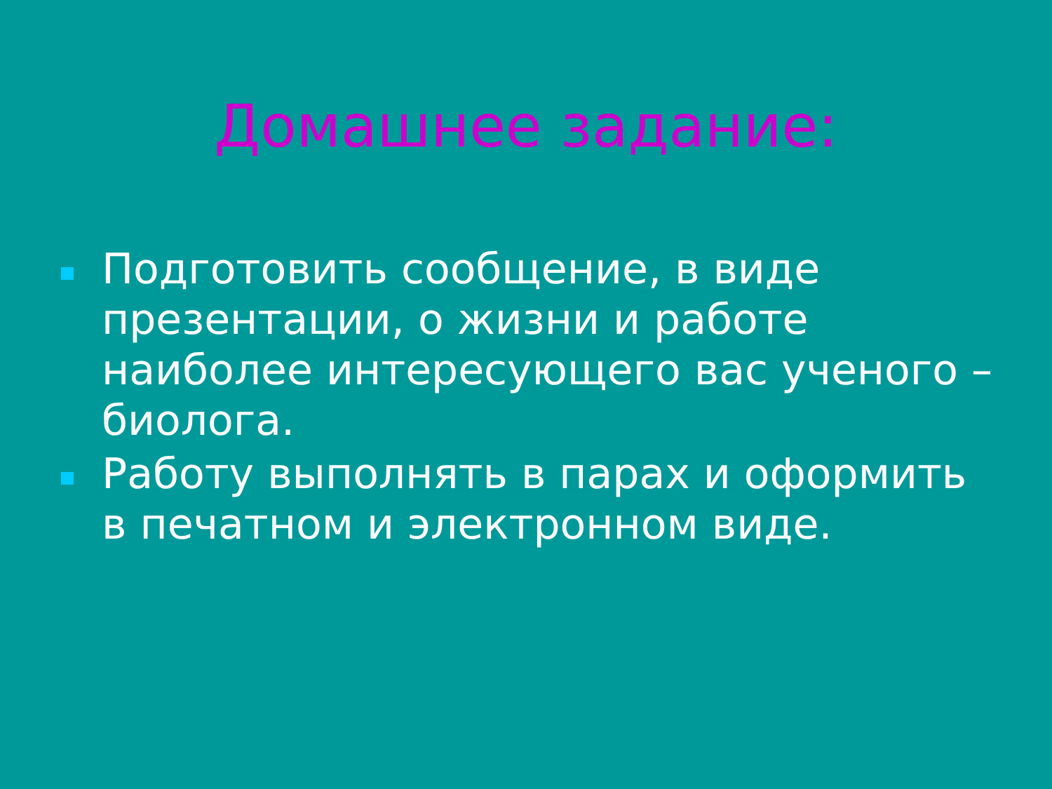Домашнее задание:
Подготовить сообщение, в виде презентации, о жизни и работе наиболее интересующего вас ученого – биолога.
Работу выполнять в парах и оформить в печатном и электронном виде.